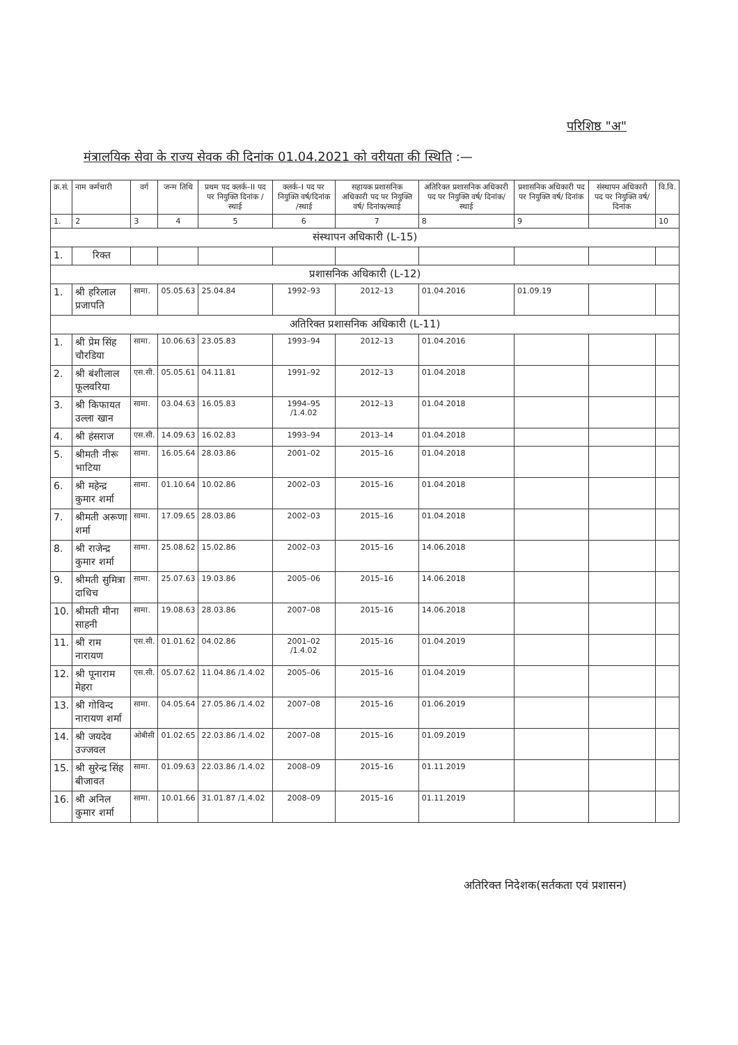परिशिष्ठ "अ"
मंत्रालयिक सेवा के राज्य सेवक की दिनांक 01.04.2021 को वरीयता की स्थिति :—
| क्र.सं. | नाम कर्मचारी | वर्ग | जन्म तिथि | प्रथम पद क्लर्क–II पद पर नियुक्ति दिनांक /स्थाई | क्लर्क–I पद पर नियुक्ति वर्ष/दिनांक /स्थाई | सहायक प्रशासनिक अधिकारी पद पर नियुक्ति वर्ष/ दिनांक/स्थाई | अतिरिक्त प्रशासनिक अधिकारी पद पर नियुक्ति वर्ष/ दिनांक/स्थाई | प्रशासनिक अधिकारी पद पर नियुक्ति वर्ष/ दिनांक | संस्थापन अधिकारी पद पर नियुक्ति वर्ष/ दिनांक | वि.वि. |
| --- | --- | --- | --- | --- | --- | --- | --- | --- | --- | --- |
| 1. | 2 | 3 | 4 | 5 | 6 | 7 | 8 | 9 | | 10 |
| संस्थापन अधिकारी (L-15) | | | | | | | | | | |
| 1. | रिक्त | | | | | | | | | |
| प्रशासनिक अधिकारी (L-12) | | | | | | | | | | |
| 1. | श्री हरिलाल प्रजापति | सामा. | 05.05.63 | 25.04.84 | 1992–93 | 2012–13 | 01.04.2016 | 01.09.19 | | |
| अतिरिक्त प्रशासनिक अधिकारी (L-11) | | | | | | | | | | |
| 1. | श्री प्रेम सिंह चौरडिया | सामा. | 10.06.63 | 23.05.83 | 1993–94 | 2012–13 | 01.04.2016 | | | |
| 2. | श्री बंशीलाल फूलवरिया | एस.सी. | 05.05.61 | 04.11.81 | 1991–92 | 2012–13 | 01.04.2018 | | | |
| 3. | श्री किफायत उल्ला खान | सामा. | 03.04.63 | 16.05.83 | 1994–95 /1.4.02 | 2012–13 | 01.04.2018 | | | |
| 4. | श्री हंसराज | एस.सी. | 14.09.63 | 16.02.83 | 1993–94 | 2013–14 | 01.04.2018 | | | |
| 5. | श्रीमती नीरू भाटिया | सामा. | 16.05.64 | 28.03.86 | 2001–02 | 2015–16 | 01.04.2018 | | | |
| 6. | श्री महेन्द्र कुमार शर्मा | सामा. | 01.10.64 | 10.02.86 | 2002–03 | 2015–16 | 01.04.2018 | | | |
| 7. | श्रीमती अरूणा शर्मा | सामा. | 17.09.65 | 28.03.86 | 2002–03 | 2015–16 | 01.04.2018 | | | |
| 8. | श्री राजेन्द्र कुमार शर्मा | सामा. | 25.08.62 | 15.02.86 | 2002–03 | 2015–16 | 14.06.2018 | | | |
| 9. | श्रीमती सुमित्रा दाधिच | सामा. | 25.07.63 | 19.03.86 | 2005–06 | 2015–16 | 14.06.2018 | | | |
| 10. | श्रीमती मीना साहनी | सामा. | 19.08.63 | 28.03.86 | 2007–08 | 2015–16 | 14.06.2018 | | | |
| 11. | श्री राम नारायण | एस.सी. | 01.01.62 | 04.02.86 | 2001–02 /1.4.02 | 2015–16 | 01.04.2019 | | | |
| 12. | श्री पूनाराम मेहरा | एस.सी. | 05.07.62 | 11.04.86 /1.4.02 | 2005–06 | 2015–16 | 01.04.2019 | | | |
| 13. | श्री गोविन्द नारायण शर्मा | सामा. | 04.05.64 | 27.05.86 /1.4.02 | 2007–08 | 2015–16 | 01.06.2019 | | | |
| 14. | श्री जयदेव उज्जवल | ओबीसी | 01.02.65 | 22.03.86 /1.4.02 | 2007–08 | 2015–16 | 01.09.2019 | | | |
| 15. | श्री सुरेन्द्र सिंह बीजावत | सामा. | 01.09.63 | 22.03.86 /1.4.02 | 2008–09 | 2015–16 | 01.11.2019 | | | |
| 16. | श्री अनिल कुमार शर्मा | सामा. | 10.01.66 | 31.01.87 /1.4.02 | 2008–09 | 2015–16 | 01.11.2019 | | | |
अतिरिक्त निदेशक(सर्तकता एवं प्रशासन)